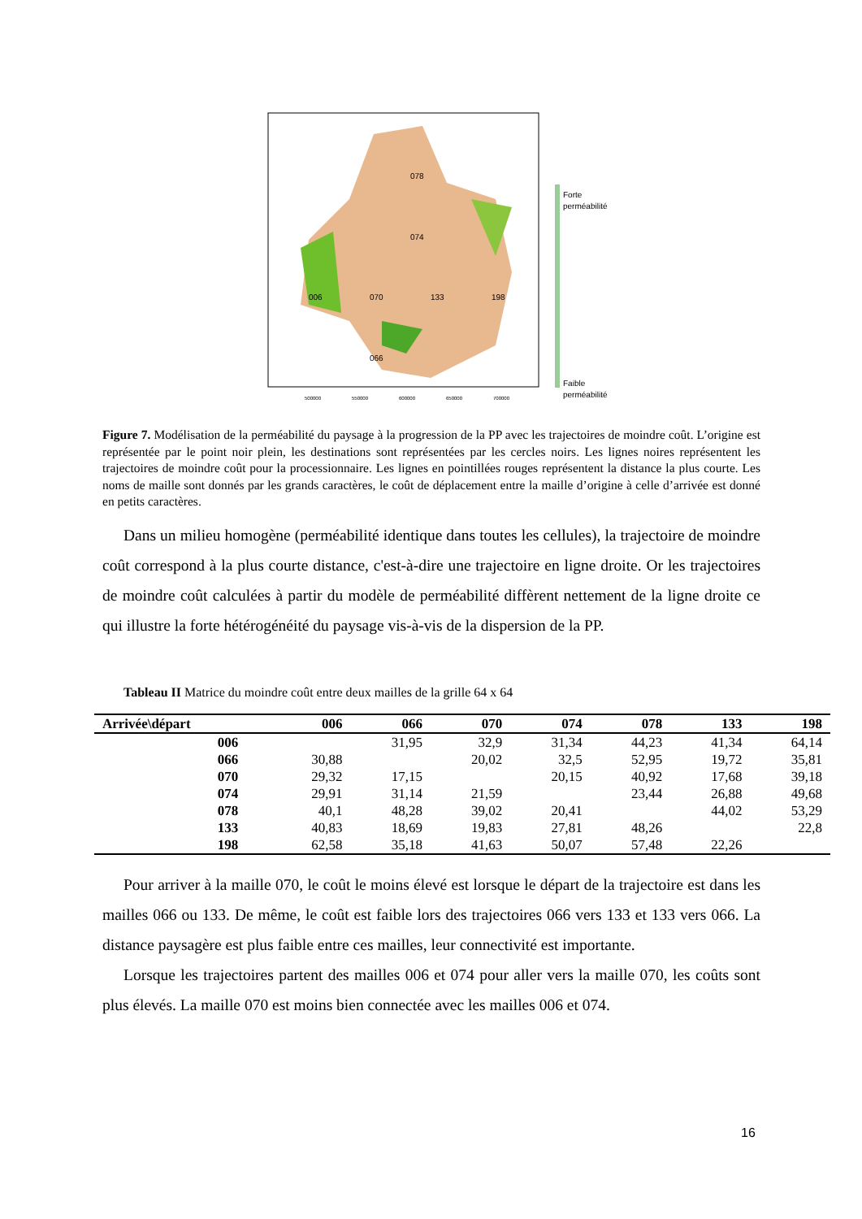078
074
006
070
133
198
066
Forte
perméabilité
Faible
perméabilité
500000
550000
600000
650000
700000
Figure 7. Modélisation de la perméabilité du paysage à la progression de la PP avec les trajectoires de moindre coût. L’origine est représentée par le point noir plein, les destinations sont représentées par les cercles noirs. Les lignes noires représentent les trajectoires de moindre coût pour la processionnaire. Les lignes en pointillées rouges représentent la distance la plus courte. Les noms de maille sont donnés par les grands caractères, le coût de déplacement entre la maille d’origine à celle d’arrivée est donné en petits caractères.
Dans un milieu homogène (perméabilité identique dans toutes les cellules), la trajectoire de moindre coût correspond à la plus courte distance, c'est-à-dire une trajectoire en ligne droite. Or les trajectoires de moindre coût calculées à partir du modèle de perméabilité diffèrent nettement de la ligne droite ce qui illustre la forte hétérogénéité du paysage vis-à-vis de la dispersion de la PP.
Tableau II Matrice du moindre coût entre deux mailles de la grille 64 x 64
| Arrivée\départ | 006 | 066 | 070 | 074 | 078 | 133 | 198 |
| --- | --- | --- | --- | --- | --- | --- | --- |
| 006 | | 31,95 | 32,9 | 31,34 | 44,23 | 41,34 | 64,14 |
| 066 | 30,88 | | 20,02 | 32,5 | 52,95 | 19,72 | 35,81 |
| 070 | 29,32 | 17,15 | | 20,15 | 40,92 | 17,68 | 39,18 |
| 074 | 29,91 | 31,14 | 21,59 | | 23,44 | 26,88 | 49,68 |
| 078 | 40,1 | 48,28 | 39,02 | 20,41 | | 44,02 | 53,29 |
| 133 | 40,83 | 18,69 | 19,83 | 27,81 | 48,26 | | 22,8 |
| 198 | 62,58 | 35,18 | 41,63 | 50,07 | 57,48 | 22,26 | |
Pour arriver à la maille 070, le coût le moins élevé est lorsque le départ de la trajectoire est dans les mailles 066 ou 133. De même, le coût est faible lors des trajectoires 066 vers 133 et 133 vers 066. La distance paysagère est plus faible entre ces mailles, leur connectivité est importante.
Lorsque les trajectoires partent des mailles 006 et 074 pour aller vers la maille 070, les coûts sont plus élevés. La maille 070 est moins bien connectée avec les mailles 006 et 074.
16